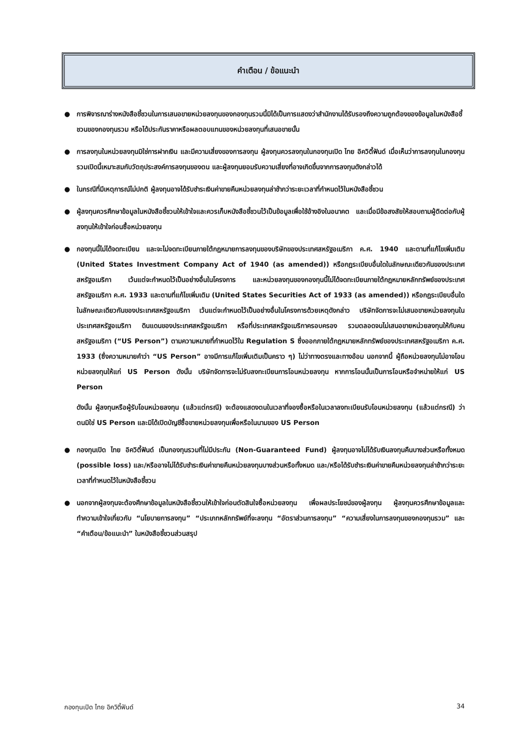คำเตือน / ข้อแนะนำ
● การพิจารณาร่างหนังสือชี้ชวนในการเสนอขายหน่วยลงทุนของกองทุนรวมนี้มิได้เป็นการแสดงว่าสำนักงานได้รับรองถึงความถูกต้องของข้อมูลในหนังสือชี้ชวนของกองทุนรวม หรือได้ประกันราคาหรือผลตอบแทนของหน่วยลงทุนที่เสนอขายนั้น
● การลงทุนในหน่วยลงทุนมิใช่การฝากเงิน และมีความเสี่ยงของการลงทุน ผู้ลงทุนควรลงทุนในกองทุนเปิด ไทย อิควิตี้ฟันด์ เมื่อเห็นว่าการลงทุนในกองทุนรวมเปิดนี้เหมาะสมกับวัตถุประสงค์การลงทุนของตน และผู้ลงทุนยอมรับความเสี่ยงที่อาจเกิดขึ้นจากการลงทุนดังกล่าวได้
● ในกรณีที่มีเหตุการณ์ไม่ปกติ ผู้ลงทุนอาจได้รับชำระเงินค่าขายคืนหน่วยลงทุนล่าช้ากว่าระยะเวลาที่กำหนดไว้ในหนังสือชี้ชวน
● ผู้ลงทุนควรศึกษาข้อมูลในหนังสือชี้ชวนให้เข้าใจและควรเก็บหนังสือชี้ชวนไว้เป็นข้อมูลเพื่อใช้อ้างอิงในอนาคต และเมื่อมีข้อสงสัยให้สอบถามผู้ติดต่อกับผู้ลงทุนให้เข้าใจก่อนซื้อหน่วยลงทุน
● กองทุนนี้ไม่ได้จดทะเบียน และจะไม่จดทะเบียนภายใต้กฎหมายการลงทุนของบริษัทของประเทศสหรัฐอเมริกา ค.ศ. 1940 และตามที่แก้ไขเพิ่มเติม (United States Investment Company Act of 1940 (as amended)) หรือกฎระเบียบอื่นใดในลักษณะเดียวกันของประเทศสหรัฐอเมริกา เว้นแต่จะกำหนดไว้เป็นอย่างอื่นในโครงการ และหน่วยลงทุนของกองทุนนี้ไม่ได้จดทะเบียนภายใต้กฎหมายหลักทรัพย์ของประเทศสหรัฐอเมริกา ค.ศ. 1933 และตามที่แก้ไขเพิ่มเติม (United States Securities Act of 1933 (as amended)) หรือกฎระเบียบอื่นใดในลักษณะเดียวกันของประเทศสหรัฐอเมริกา เว้นแต่จะกำหนดไว้เป็นอย่างอื่นในโครงการด้วยเหตุดังกล่าว บริษัทจัดการจะไม่เสนอขายหน่วยลงทุนในประเทศสหรัฐอเมริกา ดินแดนของประเทศสหรัฐอเมริกา หรือที่ประเทศสหรัฐอเมริกาครอบครอง รวมตลอดจนไม่เสนอขายหน่วยลงทุนให้กับคนสหรัฐอเมริกา (“US Person”) ตามความหมายที่กำหนดไว้ใน Regulation S ซึ่งออกภายใต้กฎหมายหลักทรัพย์ของประเทศสหรัฐอเมริกา ค.ศ. 1933 (ซึ่งความหมายคำว่า “US Person” อาจมีการแก้ไขเพิ่มเติมเป็นคราว ๆ) ไม่ว่าทางตรงและทางอ้อม นอกจากนี้ ผู้ถือหน่วยลงทุนไม่อาจโอนหน่วยลงทุนให้แก่ US Person ดังนั้น บริษัทจัดการจะไม่รับลงทะเบียนการโอนหน่วยลงทุน หากการโอนนั้นเป็นการโอนหรือจำหน่ายให้แก่ US Person
ดังนั้น ผู้ลงทุนหรือผู้รับโอนหน่วยลงทุน (แล้วแต่กรณี) จะต้องแสดงตนในเวลาที่จองซื้อหรือในเวลาลงทะเบียนรับโอนหน่วยลงทุน (แล้วแต่กรณี) ว่าตนมิใช่ US Person และมิได้เปิดบัญชีซื้อขายหน่วยลงทุนเพื่อหรือในนามของ US Person
● กองทุนเปิด ไทย อิควิตี้ฟันด์ เป็นกองทุนรวมที่ไม่มีประกัน (Non-Guaranteed Fund) ผู้ลงทุนอาจไม่ได้รับเงินลงทุนคืนบางส่วนหรือทั้งหมด (possible loss) และ/หรืออาจไม่ได้รับชำระเงินค่าขายคืนหน่วยลงทุนบางส่วนหรือทั้งหมด และ/หรือได้รับชำระเงินค่าขายคืนหน่วยลงทุนล่าช้ากว่าระยะเวลาที่กำหนดไว้ในหนังสือชี้ชวน
● นอกจากผู้ลงทุนจะต้องศึกษาข้อมูลในหนังสือชี้ชวนให้เข้าใจก่อนตัดสินใจซื้อหน่วยลงทุน เพื่อผลประโยชน์ของผู้ลงทุน ผู้ลงทุนควรศึกษาข้อมูลและทำความเข้าใจเกี่ยวกับ “นโยบายการลงทุน” “ประเภทหลักทรัพย์ที่จะลงทุน “อัตราส่วนการลงทุน” “ความเสี่ยงในการลงทุนของกองทุนรวม” และ “คำเตือน/ข้อแนะนำ” ในหนังสือชี้ชวนส่วนสรุป
กองทุนเปิด ไทย อิควิตี้ฟันด์ 34